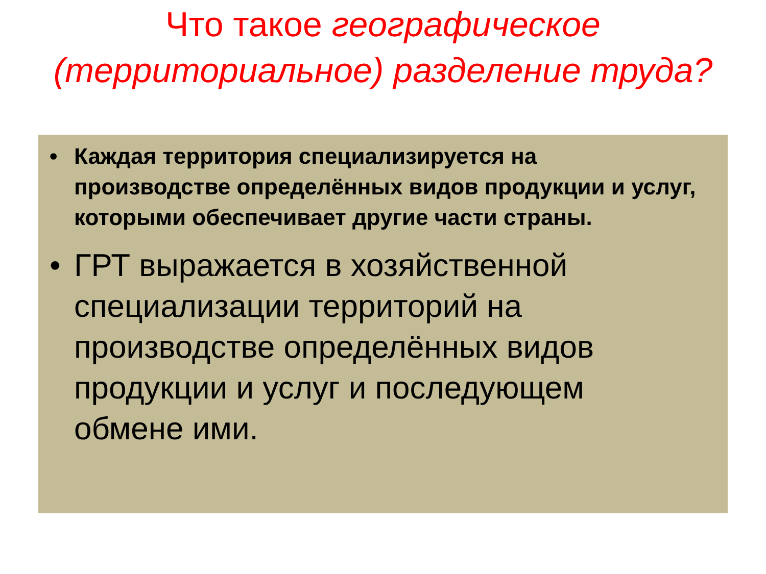Что такое географическое (территориальное) разделение труда?
• Каждая территория специализируется на производстве определённых видов продукции и услуг, которыми обеспечивает другие части страны.
• ГРТ выражается в хозяйственной специализации территорий на производстве определённых видов продукции и услуг и последующем обмене ими.